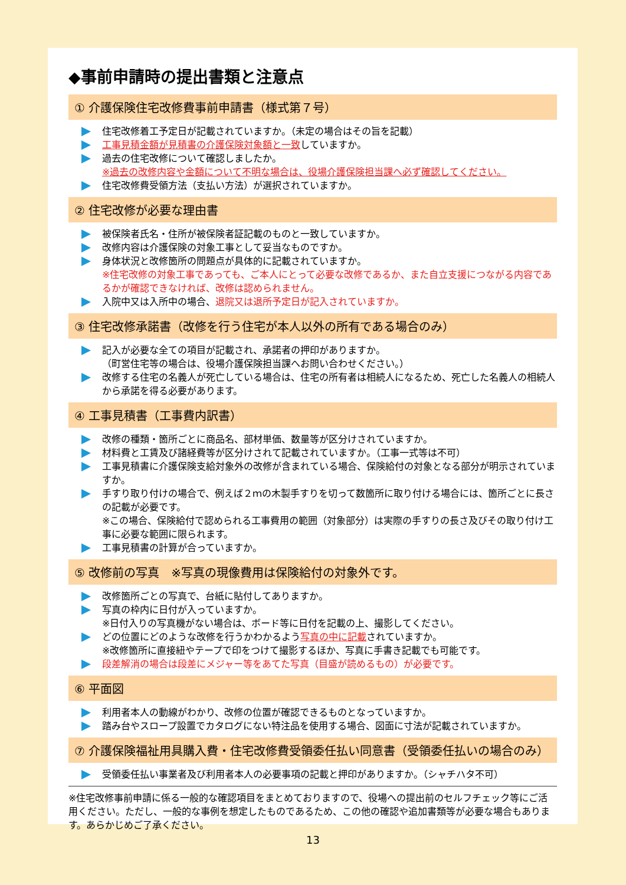◆事前申請時の提出書類と注意点
① 介護保険住宅改修費事前申請書（様式第７号）
住宅改修着工予定日が記載されていますか。（未定の場合はその旨を記載）
工事見積金額が見積書の介護保険対象額と一致していますか。
過去の住宅改修について確認しましたか。
※過去の改修内容や金額について不明な場合は、役場介護保険担当課へ必ず確認してください。
住宅改修費受領方法（支払い方法）が選択されていますか。
② 住宅改修が必要な理由書
被保険者氏名・住所が被保険者証記載のものと一致していますか。
改修内容は介護保険の対象工事として妥当なものですか。
身体状況と改修箇所の問題点が具体的に記載されていますか。
※住宅改修の対象工事であっても、ご本人にとって必要な改修であるか、また自立支援につながる内容であるかが確認できなければ、改修は認められません。
入院中又は入所中の場合、退院又は退所予定日が記入されていますか。
③ 住宅改修承諾書（改修を行う住宅が本人以外の所有である場合のみ）
記入が必要な全ての項目が記載され、承諾者の押印がありますか。
（町営住宅等の場合は、役場介護保険担当課へお問い合わせください。）
改修する住宅の名義人が死亡している場合は、住宅の所有者は相続人になるため、死亡した名義人の相続人から承諾を得る必要があります。
④ 工事見積書（工事費内訳書）
改修の種類・箇所ごとに商品名、部材単価、数量等が区分けされていますか。
材料費と工賃及び諸経費等が区分けされて記載されていますか。（工事一式等は不可）
工事見積書に介護保険支給対象外の改修が含まれている場合、保険給付の対象となる部分が明示されていますか。
手すり取り付けの場合で、例えば２ｍの木製手すりを切って数箇所に取り付ける場合には、箇所ごとに長さの記載が必要です。
※この場合、保険給付で認められる工事費用の範囲（対象部分）は実際の手すりの長さ及びその取り付け工事に必要な範囲に限られます。
工事見積書の計算が合っていますか。
⑤ 改修前の写真　※写真の現像費用は保険給付の対象外です。
改修箇所ごとの写真で、台紙に貼付してありますか。
写真の枠内に日付が入っていますか。
※日付入りの写真機がない場合は、ボード等に日付を記載の上、撮影してください。
どの位置にどのような改修を行うかわかるよう写真の中に記載されていますか。
※改修箇所に直接紐やテープで印をつけて撮影するほか、写真に手書き記載でも可能です。
段差解消の場合は段差にメジャー等をあてた写真（目盛が読めるもの）が必要です。
⑥ 平面図
利用者本人の動線がわかり、改修の位置が確認できるものとなっていますか。
踏み台やスロープ設置でカタログにない特注品を使用する場合、図面に寸法が記載されていますか。
⑦ 介護保険福祉用具購入費・住宅改修費受領委任払い同意書（受領委任払いの場合のみ）
受領委任払い事業者及び利用者本人の必要事項の記載と押印がありますか。（シャチハタ不可）
※住宅改修事前申請に係る一般的な確認項目をまとめておりますので、役場への提出前のセルフチェック等にご活用ください。ただし、一般的な事例を想定したものであるため、この他の確認や追加書類等が必要な場合もあります。あらかじめご了承ください。
13